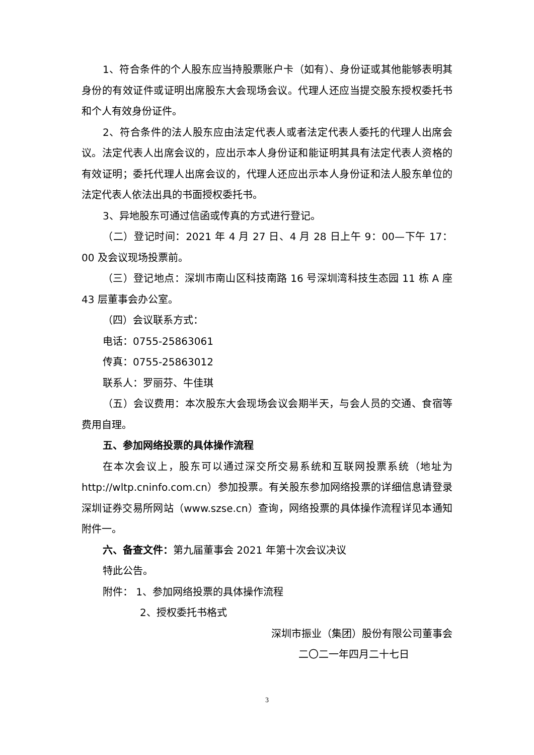1、符合条件的个人股东应当持股票账户卡（如有）、身份证或其他能够表明其身份的有效证件或证明出席股东大会现场会议。代理人还应当提交股东授权委托书和个人有效身份证件。
2、符合条件的法人股东应由法定代表人或者法定代表人委托的代理人出席会议。法定代表人出席会议的，应出示本人身份证和能证明其具有法定代表人资格的有效证明；委托代理人出席会议的，代理人还应出示本人身份证和法人股东单位的法定代表人依法出具的书面授权委托书。
3、异地股东可通过信函或传真的方式进行登记。
（二）登记时间：2021 年 4 月 27 日、4 月 28 日上午 9：00—下午 17：00 及会议现场投票前。
（三）登记地点：深圳市南山区科技南路 16 号深圳湾科技生态园 11 栋 A 座 43 层董事会办公室。
（四）会议联系方式：
电话：0755-25863061
传真：0755-25863012
联系人：罗丽芬、牛佳琪
（五）会议费用：本次股东大会现场会议会期半天，与会人员的交通、食宿等费用自理。
五、参加网络投票的具体操作流程
在本次会议上，股东可以通过深交所交易系统和互联网投票系统（地址为http://wltp.cninfo.com.cn）参加投票。有关股东参加网络投票的详细信息请登录深圳证券交易所网站（www.szse.cn）查询，网络投票的具体操作流程详见本通知附件一。
六、备查文件：第九届董事会 2021 年第十次会议决议
特此公告。
附件： 1、参加网络投票的具体操作流程
2、授权委托书格式
深圳市振业（集团）股份有限公司董事会
二〇二一年四月二十七日
3